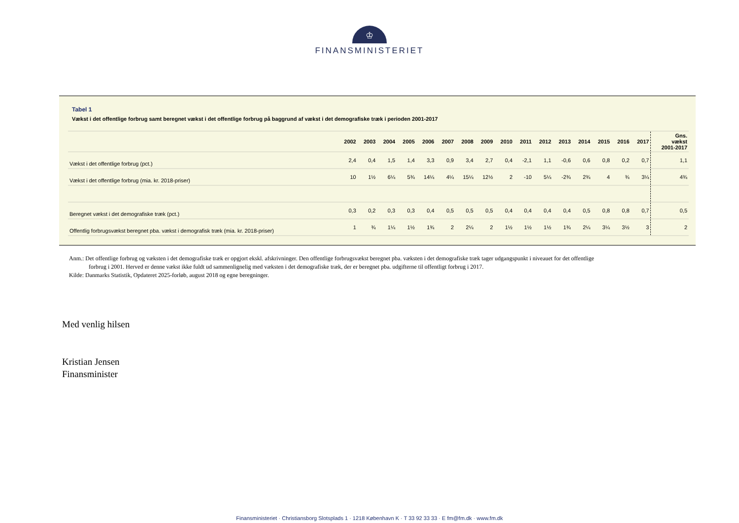♔
FINANSMINISTERIET
Tabel 1
Vækst i det offentlige forbrug samt beregnet vækst i det offentlige forbrug på baggrund af vækst i det demografiske træk i perioden 2001-2017
| | 2002 | 2003 | 2004 | 2005 | 2006 | 2007 | 2008 | 2009 | 2010 | 2011 | 2012 | 2013 | 2014 | 2015 | 2016 | 2017 | Gns. vækst 2001-2017 |
| --- | --- | --- | --- | --- | --- | --- | --- | --- | --- | --- | --- | --- | --- | --- | --- | --- | --- |
| Vækst i det offentlige forbrug (pct.) | 2,4 | 0,4 | 1,5 | 1,4 | 3,3 | 0,9 | 3,4 | 2,7 | 0,4 | -2,1 | 1,1 | -0,6 | 0,6 | 0,8 | 0,2 | 0,7 | 1,1 |
| Vækst i det offentlige forbrug (mia. kr. 2018-priser) | 10 | 1½ | 6¼ | 5¾ | 14¼ | 4¼ | 15¼ | 12½ | 2 | -10 | 5¼ | -2¾ | 2¾ | 4 | ¾ | 3¼ | 4¾ |
| Beregnet vækst i det demografiske træk (pct.) | 0,3 | 0,2 | 0,3 | 0,3 | 0,4 | 0,5 | 0,5 | 0,5 | 0,4 | 0,4 | 0,4 | 0,4 | 0,5 | 0,8 | 0,8 | 0,7 | 0,5 |
| Offentlig forbrugsvækst beregnet pba. vækst i demografisk træk (mia. kr. 2018-priser) | 1 | ¾ | 1¼ | 1½ | 1¾ | 2 | 2¼ | 2 | 1½ | 1½ | 1½ | 1¾ | 2¼ | 3¼ | 3½ | 3 | 2 |
Anm.: Det offentlige forbrug og væksten i det demografiske træk er opgjort ekskl. afskrivninger. Den offentlige forbrugsvækst beregnet pba. væksten i det demografiske træk tager udgangspunkt i niveauet for det offentlige
forbrug i 2001. Herved er denne vækst ikke fuldt ud sammenlignelig med væksten i det demografiske træk, der er beregnet pba. udgifterne til offentligt forbrug i 2017.
Kilde: Danmarks Statistik, Opdateret 2025-forløb, august 2018 og egne beregninger.
Med venlig hilsen
Kristian Jensen
Finansminister
Finansministeriet · Christiansborg Slotsplads 1 · 1218 København K · T 33 92 33 33 · E fm@fm.dk · www.fm.dk